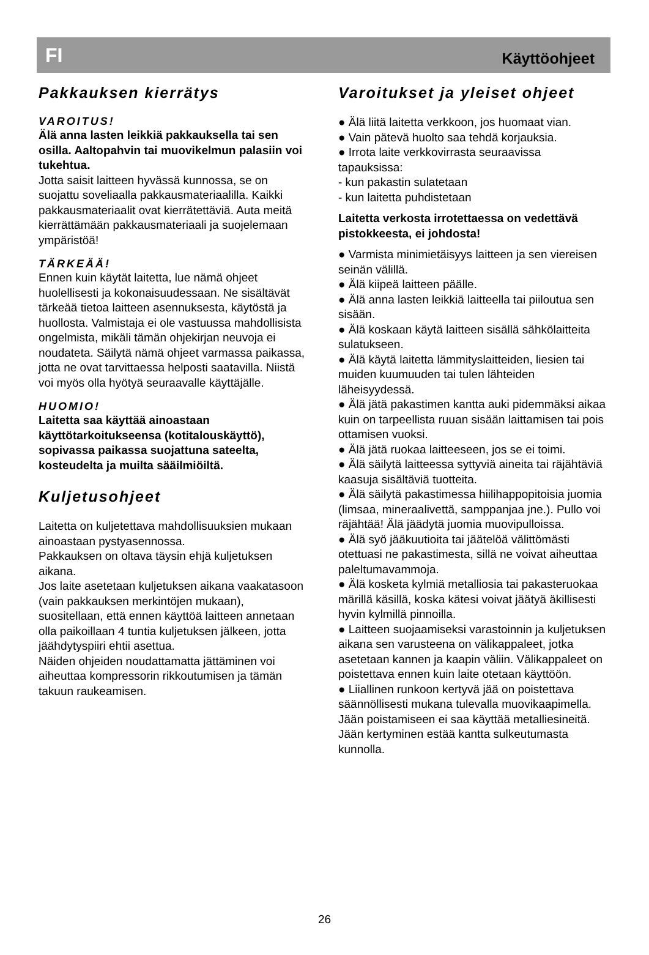FI Käyttöohjeet
Pakkauksen kierrätys
VAROITUS!
Älä anna lasten leikkiä pakkauksella tai sen osilla. Aaltopahvin tai muovikelmun palasiin voi tukehtua.
Jotta saisit laitteen hyvässä kunnossa, se on suojattu soveliaalla pakkausmateriaalilla. Kaikki pakkausmateriaalit ovat kierrätettäviä. Auta meitä kierrättämään pakkausmateriaali ja suojelemaan ympäristöä!
TÄRKEÄÄ!
Ennen kuin käytät laitetta, lue nämä ohjeet huolellisesti ja kokonaisuudessaan. Ne sisältävät tärkeää tietoa laitteen asennuksesta, käytöstä ja huollosta. Valmistaja ei ole vastuussa mahdollisista ongelmista, mikäli tämän ohjekirjan neuvoja ei noudateta. Säilytä nämä ohjeet varmassa paikassa, jotta ne ovat tarvittaessa helposti saatavilla. Niistä voi myös olla hyötyä seuraavalle käyttäjälle.
HUOMIO!
Laitetta saa käyttää ainoastaan käyttötarkoitukseensa (kotitalouskäyttö), sopivassa paikassa suojattuna sateelta, kosteudelta ja muilta sääilmiöiltä.
Kuljetusohjeet
Laitetta on kuljetettava mahdollisuuksien mukaan ainoastaan pystyasennossa.
Pakkauksen on oltava täysin ehjä kuljetuksen aikana.
Jos laite asetetaan kuljetuksen aikana vaakatasoon (vain pakkauksen merkintöjen mukaan), suositellaan, että ennen käyttöä laitteen annetaan olla paikoillaan 4 tuntia kuljetuksen jälkeen, jotta jäähdytyspiiri ehtii asettua.
Näiden ohjeiden noudattamatta jättäminen voi aiheuttaa kompressorin rikkoutumisen ja tämän takuun raukeamisen.
Varoitukset ja yleiset ohjeet
● Älä liitä laitetta verkkoon, jos huomaat vian.
● Vain pätevä huolto saa tehdä korjauksia.
● Irrota laite verkkovirrasta seuraavissa tapauksissa:
- kun pakastin sulatetaan
- kun laitetta puhdistetaan
Laitetta verkosta irrotettaessa on vedettävä pistokkeesta, ei johdosta!
● Varmista minimietäisyys laitteen ja sen viereisen seinän välillä.
● Älä kiipeä laitteen päälle.
● Älä anna lasten leikkiä laitteella tai piiloutua sen sisään.
● Älä koskaan käytä laitteen sisällä sähkölaitteita sulatukseen.
● Älä käytä laitetta lämmityslaitteiden, liesien tai muiden kuumuuden tai tulen lähteiden läheisyydessä.
● Älä jätä pakastimen kantta auki pidemmäksi aikaa kuin on tarpeellista ruuan sisään laittamisen tai pois ottamisen vuoksi.
● Älä jätä ruokaa laitteeseen, jos se ei toimi.
● Älä säilytä laitteessa syttyviä aineita tai räjähtäviä kaasuja sisältäviä tuotteita.
● Älä säilytä pakastimessa hiilihappopitoisia juomia (limsaa, mineraalivettä, samppanjaa jne.). Pullo voi räjähtää! Älä jäädytä juomia muovipulloissa.
● Älä syö jääkuutioita tai jäätelöä välittömästi otettuasi ne pakastimesta, sillä ne voivat aiheuttaa paleltumavammoja.
● Älä kosketa kylmiä metalliosia tai pakasteruokaa märillä käsillä, koska kätesi voivat jäätyä äkillisesti hyvin kylmillä pinnoilla.
● Laitteen suojaamiseksi varastoinnin ja kuljetuksen aikana sen varusteena on välikappaleet, jotka asetetaan kannen ja kaapin väliin. Välikappaleet on poistettava ennen kuin laite otetaan käyttöön.
● Liiallinen runkoon kertyvä jää on poistettava säännöllisesti mukana tulevalla muovikaapimella. Jään poistamiseen ei saa käyttää metalliesineitä.
Jään kertyminen estää kantta sulkeutumasta kunnolla.
26